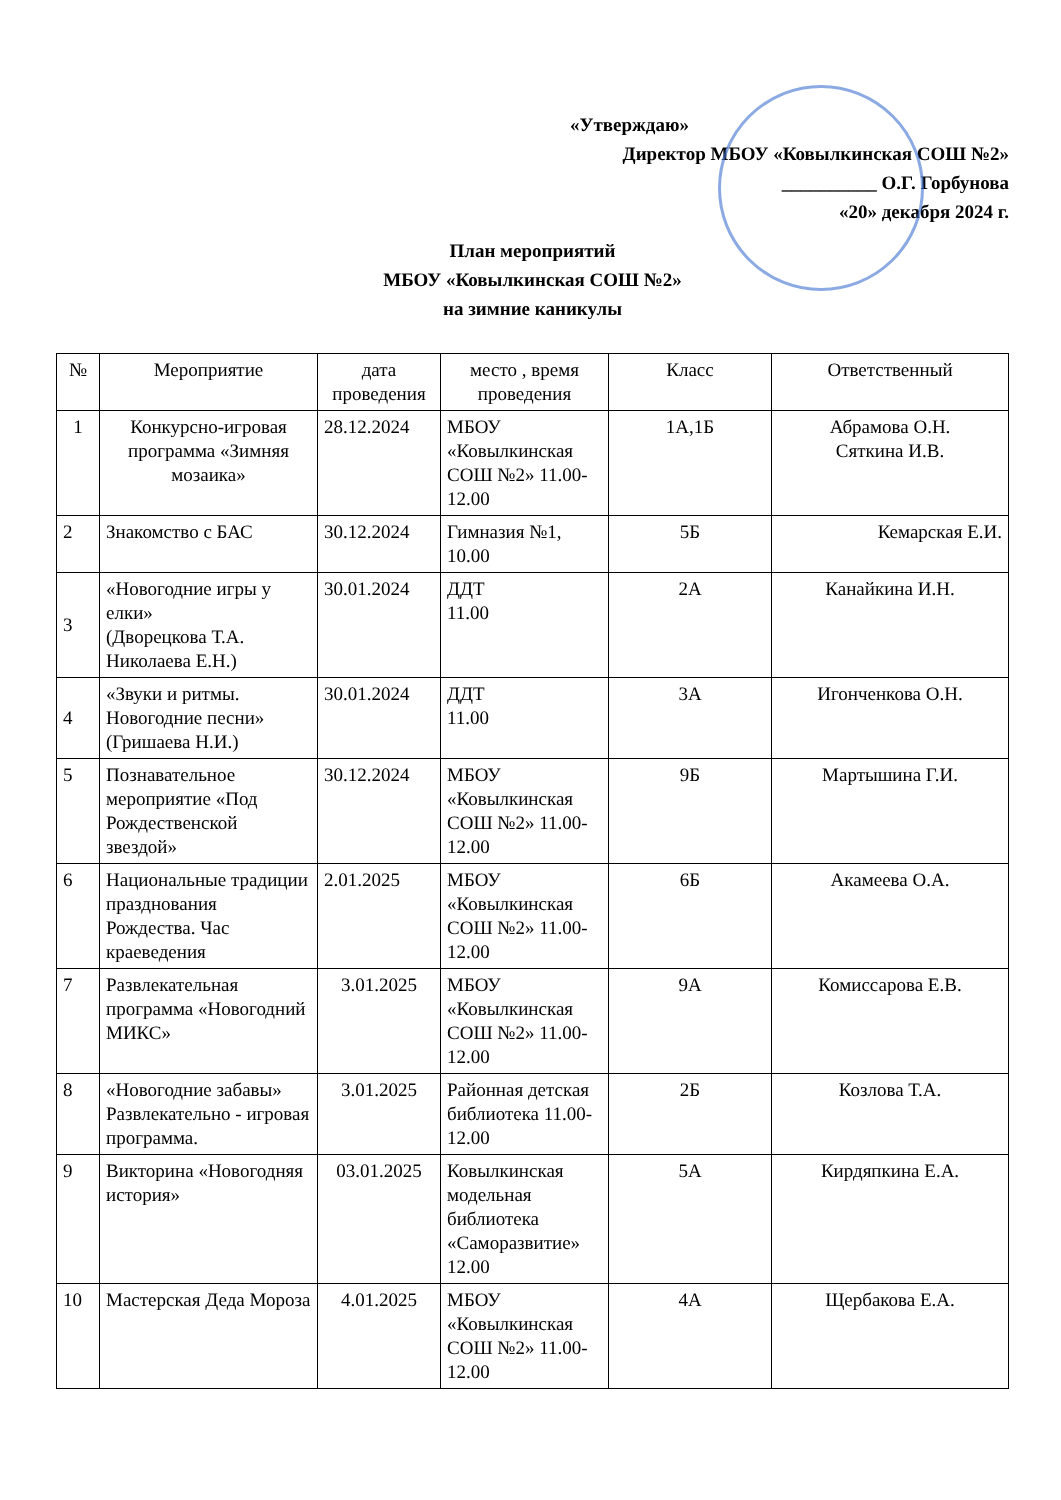«Утверждаю»
Директор МБОУ «Ковылкинская СОШ №2»
__________ О.Г. Горбунова
«20» декабря 2024 г.
План мероприятий
МБОУ «Ковылкинская СОШ №2»
на зимние каникулы
| № | Мероприятие | дата проведения | место , время проведения | Класс | Ответственный |
| --- | --- | --- | --- | --- | --- |
| 1 | Конкурсно-игровая программа «Зимняя мозаика» | 28.12.2024 | МБОУ «Ковылкинская СОШ №2» 11.00-12.00 | 1А,1Б | Абрамова О.Н. Сяткина И.В. |
| 2 | Знакомство с БАС | 30.12.2024 | Гимназия №1, 10.00 | 5Б | Кемарская Е.И. |
| 3 | «Новогодние игры у елки» (Дворецкова Т.А. Николаева Е.Н.) | 30.01.2024 | ДДТ 11.00 | 2А | Канайкина И.Н. |
| 4 | «Звуки и ритмы. Новогодние песни» (Гришаева Н.И.) | 30.01.2024 | ДДТ 11.00 | 3А | Игонченкова О.Н. |
| 5 | Познавательное мероприятие «Под Рождественской звездой» | 30.12.2024 | МБОУ «Ковылкинская СОШ №2» 11.00-12.00 | 9Б | Мартышина Г.И. |
| 6 | Национальные традиции празднования Рождества. Час краеведения | 2.01.2025 | МБОУ «Ковылкинская СОШ №2» 11.00-12.00 | 6Б | Акамеева О.А. |
| 7 | Развлекательная программа «Новогодний МИКС» | 3.01.2025 | МБОУ «Ковылкинская СОШ №2» 11.00-12.00 | 9А | Комиссарова Е.В. |
| 8 | «Новогодние забавы» Развлекательно - игровая программа. | 3.01.2025 | Районная детская библиотека 11.00-12.00 | 2Б | Козлова Т.А. |
| 9 | Викторина «Новогодняя история» | 03.01.2025 | Ковылкинская модельная библиотека «Саморазвитие» 12.00 | 5А | Кирдяпкина Е.А. |
| 10 | Мастерская Деда Мороза | 4.01.2025 | МБОУ «Ковылкинская СОШ №2» 11.00-12.00 | 4А | Щербакова Е.А. |